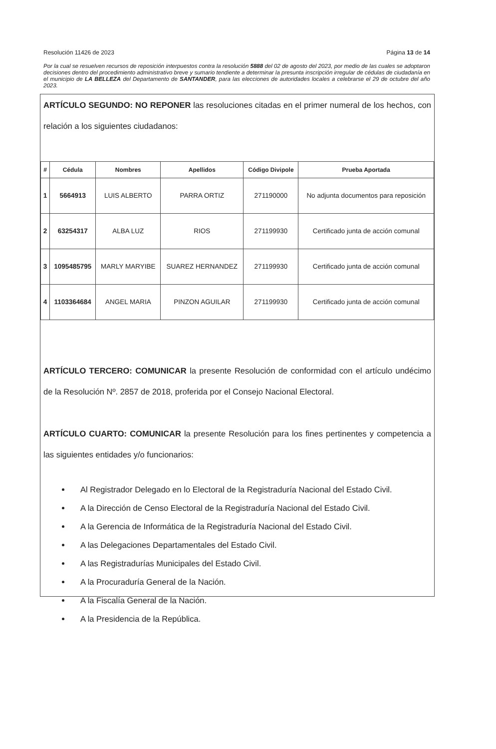Resolución 11426 de 2023 Página 13 de 14
Por la cual se resuelven recursos de reposición interpuestos contra la resolución 5888 del 02 de agosto del 2023, por medio de las cuales se adoptaron decisiones dentro del procedimiento administrativo breve y sumario tendiente a determinar la presunta inscripción irregular de cédulas de ciudadanía en el municipio de LA BELLEZA del Departamento de SANTANDER, para las elecciones de autoridades locales a celebrarse el 29 de octubre del año 2023.
ARTÍCULO SEGUNDO: NO REPONER las resoluciones citadas en el primer numeral de los hechos, con relación a los siguientes ciudadanos:
| # | Cédula | Nombres | Apellidos | Código Divipole | Prueba Aportada |
| --- | --- | --- | --- | --- | --- |
| 1 | 5664913 | LUIS ALBERTO | PARRA ORTIZ | 271190000 | No adjunta documentos para reposición |
| 2 | 63254317 | ALBA LUZ | RIOS | 271199930 | Certificado junta de acción comunal |
| 3 | 1095485795 | MARLY MARYIBE | SUAREZ HERNANDEZ | 271199930 | Certificado junta de acción comunal |
| 4 | 1103364684 | ANGEL MARIA | PINZON AGUILAR | 271199930 | Certificado junta de acción comunal |
ARTÍCULO TERCERO: COMUNICAR la presente Resolución de conformidad con el artículo undécimo de la Resolución Nº. 2857 de 2018, proferida por el Consejo Nacional Electoral.
ARTÍCULO CUARTO: COMUNICAR la presente Resolución para los fines pertinentes y competencia a las siguientes entidades y/o funcionarios:
Al Registrador Delegado en lo Electoral de la Registraduría Nacional del Estado Civil.
A la Dirección de Censo Electoral de la Registraduría Nacional del Estado Civil.
A la Gerencia de Informática de la Registraduría Nacional del Estado Civil.
A las Delegaciones Departamentales del Estado Civil.
A las Registradurías Municipales del Estado Civil.
A la Procuraduría General de la Nación.
A la Fiscalía General de la Nación.
A la Presidencia de la República.